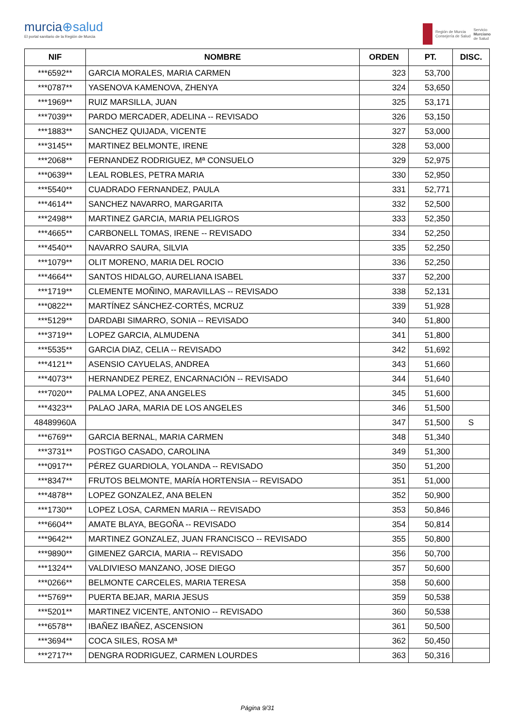murcia⊕salud
El portal sanitario de la Región de Murcia
Región de Murcia
Consejería de Salud
Servicio
Murciano
de Salud
| NIF | NOMBRE | ORDEN | PT. | DISC. |
| --- | --- | --- | --- | --- |
| ***6592** | GARCIA MORALES, MARIA CARMEN | 323 | 53,700 | |
| ***0787** | YASENOVA KAMENOVA, ZHENYA | 324 | 53,650 | |
| ***1969** | RUIZ MARSILLA, JUAN | 325 | 53,171 | |
| ***7039** | PARDO MERCADER, ADELINA -- REVISADO | 326 | 53,150 | |
| ***1883** | SANCHEZ QUIJADA, VICENTE | 327 | 53,000 | |
| ***3145** | MARTINEZ BELMONTE, IRENE | 328 | 53,000 | |
| ***2068** | FERNANDEZ RODRIGUEZ, Mª CONSUELO | 329 | 52,975 | |
| ***0639** | LEAL ROBLES, PETRA MARIA | 330 | 52,950 | |
| ***5540** | CUADRADO FERNANDEZ, PAULA | 331 | 52,771 | |
| ***4614** | SANCHEZ NAVARRO, MARGARITA | 332 | 52,500 | |
| ***2498** | MARTINEZ GARCIA, MARIA PELIGROS | 333 | 52,350 | |
| ***4665** | CARBONELL TOMAS, IRENE -- REVISADO | 334 | 52,250 | |
| ***4540** | NAVARRO SAURA, SILVIA | 335 | 52,250 | |
| ***1079** | OLIT MORENO, MARIA DEL ROCIO | 336 | 52,250 | |
| ***4664** | SANTOS HIDALGO, AURELIANA ISABEL | 337 | 52,200 | |
| ***1719** | CLEMENTE MOÑINO, MARAVILLAS -- REVISADO | 338 | 52,131 | |
| ***0822** | MARTÍNEZ SÁNCHEZ-CORTÉS, MCRUZ | 339 | 51,928 | |
| ***5129** | DARDABI SIMARRO, SONIA -- REVISADO | 340 | 51,800 | |
| ***3719** | LOPEZ GARCIA, ALMUDENA | 341 | 51,800 | |
| ***5535** | GARCIA DIAZ, CELIA -- REVISADO | 342 | 51,692 | |
| ***4121** | ASENSIO CAYUELAS, ANDREA | 343 | 51,660 | |
| ***4073** | HERNANDEZ PEREZ, ENCARNACIÓN -- REVISADO | 344 | 51,640 | |
| ***7020** | PALMA LOPEZ, ANA ANGELES | 345 | 51,600 | |
| ***4323** | PALAO JARA, MARIA DE LOS ANGELES | 346 | 51,500 | |
| 48489960A | | 347 | 51,500 | S |
| ***6769** | GARCIA BERNAL, MARIA CARMEN | 348 | 51,340 | |
| ***3731** | POSTIGO CASADO, CAROLINA | 349 | 51,300 | |
| ***0917** | PÉREZ GUARDIOLA, YOLANDA -- REVISADO | 350 | 51,200 | |
| ***8347** | FRUTOS BELMONTE, MARÍA HORTENSIA -- REVISADO | 351 | 51,000 | |
| ***4878** | LOPEZ GONZALEZ, ANA BELEN | 352 | 50,900 | |
| ***1730** | LOPEZ LOSA, CARMEN MARIA -- REVISADO | 353 | 50,846 | |
| ***6604** | AMATE BLAYA, BEGOÑA -- REVISADO | 354 | 50,814 | |
| ***9642** | MARTINEZ GONZALEZ, JUAN FRANCISCO -- REVISADO | 355 | 50,800 | |
| ***9890** | GIMENEZ GARCIA, MARIA -- REVISADO | 356 | 50,700 | |
| ***1324** | VALDIVIESO MANZANO, JOSE DIEGO | 357 | 50,600 | |
| ***0266** | BELMONTE CARCELES, MARIA TERESA | 358 | 50,600 | |
| ***5769** | PUERTA BEJAR, MARIA JESUS | 359 | 50,538 | |
| ***5201** | MARTINEZ VICENTE, ANTONIO -- REVISADO | 360 | 50,538 | |
| ***6578** | IBAÑEZ IBAÑEZ, ASCENSION | 361 | 50,500 | |
| ***3694** | COCA SILES, ROSA Mª | 362 | 50,450 | |
| ***2717** | DENGRA RODRIGUEZ, CARMEN LOURDES | 363 | 50,316 | |
Página 9/31